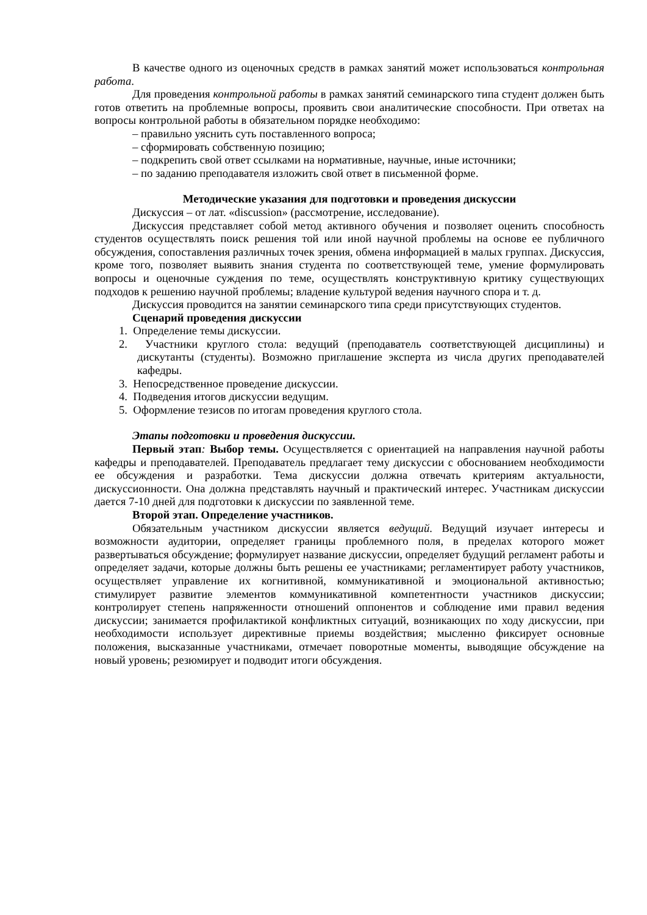В качестве одного из оценочных средств в рамках занятий может использоваться контрольная работа.
Для проведения контрольной работы в рамках занятий семинарского типа студент должен быть готов ответить на проблемные вопросы, проявить свои аналитические способности. При ответах на вопросы контрольной работы в обязательном порядке необходимо:
– правильно уяснить суть поставленного вопроса;
– сформировать собственную позицию;
– подкрепить свой ответ ссылками на нормативные, научные, иные источники;
– по заданию преподавателя изложить свой ответ в письменной форме.
Методические указания для подготовки и проведения дискуссии
Дискуссия – от лат. «discussion» (рассмотрение, исследование).
Дискуссия представляет собой метод активного обучения и позволяет оценить способность студентов осуществлять поиск решения той или иной научной проблемы на основе ее публичного обсуждения, сопоставления различных точек зрения, обмена информацией в малых группах. Дискуссия, кроме того, позволяет выявить знания студента по соответствующей теме, умение формулировать вопросы и оценочные суждения по теме, осуществлять конструктивную критику существующих подходов к решению научной проблемы; владение культурой ведения научного спора и т. д.
Дискуссия проводится на занятии семинарского типа среди присутствующих студентов.
Сценарий проведения дискуссии
1. Определение темы дискуссии.
2. Участники круглого стола: ведущий (преподаватель соответствующей дисциплины) и дискутанты (студенты). Возможно приглашение эксперта из числа других преподавателей кафедры.
3. Непосредственное проведение дискуссии.
4. Подведения итогов дискуссии ведущим.
5. Оформление тезисов по итогам проведения круглого стола.
Этапы подготовки и проведения дискуссии.
Первый этап: Выбор темы. Осуществляется с ориентацией на направления научной работы кафедры и преподавателей. Преподаватель предлагает тему дискуссии с обоснованием необходимости ее обсуждения и разработки. Тема дискуссии должна отвечать критериям актуальности, дискуссионности. Она должна представлять научный и практический интерес. Участникам дискуссии дается 7-10 дней для подготовки к дискуссии по заявленной теме.
Второй этап. Определение участников.
Обязательным участником дискуссии является ведущий. Ведущий изучает интересы и возможности аудитории, определяет границы проблемного поля, в пределах которого может развертываться обсуждение; формулирует название дискуссии, определяет будущий регламент работы и определяет задачи, которые должны быть решены ее участниками; регламентирует работу участников, осуществляет управление их когнитивной, коммуникативной и эмоциональной активностью; стимулирует развитие элементов коммуникативной компетентности участников дискуссии; контролирует степень напряженности отношений оппонентов и соблюдение ими правил ведения дискуссии; занимается профилактикой конфликтных ситуаций, возникающих по ходу дискуссии, при необходимости использует директивные приемы воздействия; мысленно фиксирует основные положения, высказанные участниками, отмечает поворотные моменты, выводящие обсуждение на новый уровень; резюмирует и подводит итоги обсуждения.